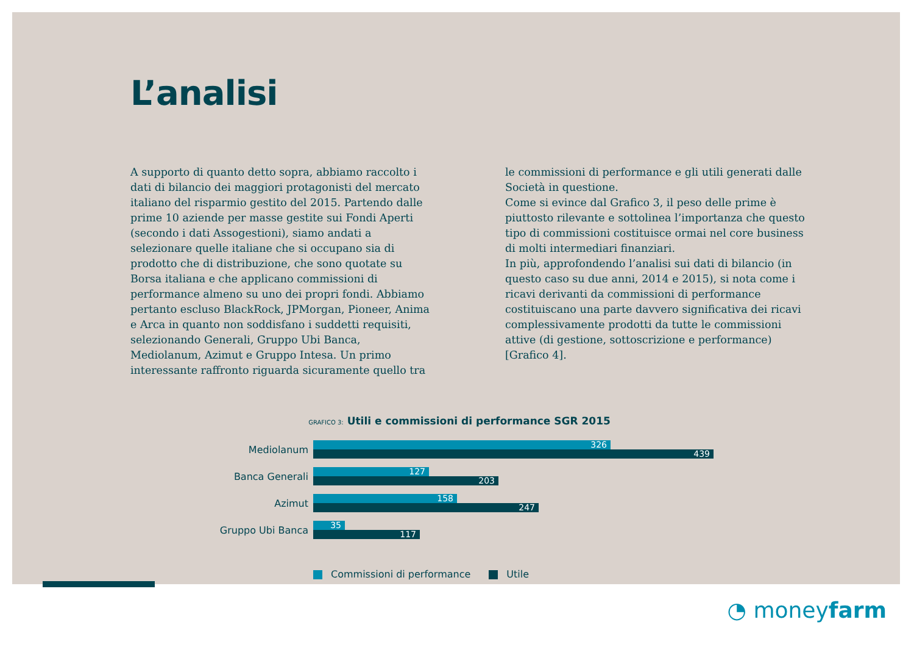L’analisi
A supporto di quanto detto sopra, abbiamo raccolto i dati di bilancio dei maggiori protagonisti del mercato italiano del risparmio gestito del 2015. Partendo dalle prime 10 aziende per masse gestite sui Fondi Aperti (secondo i dati Assogestioni), siamo andati a selezionare quelle italiane che si occupano sia di prodotto che di distribuzione, che sono quotate su Borsa italiana e che applicano commissioni di performance almeno su uno dei propri fondi. Abbiamo pertanto escluso BlackRock, JPMorgan, Pioneer, Anima e Arca in quanto non soddisfano i suddetti requisiti, selezionando Generali, Gruppo Ubi Banca, Mediolanum, Azimut e Gruppo Intesa. Un primo interessante raffronto riguarda sicuramente quello tra
le commissioni di performance e gli utili generati dalle Società in questione.
Come si evince dal Grafico 3, il peso delle prime è piuttosto rilevante e sottolinea l’importanza che questo tipo di commissioni costituisce ormai nel core business di molti intermediari finanziari.
In più, approfondendo l’analisi sui dati di bilancio (in questo caso su due anni, 2014 e 2015), si nota come i ricavi derivanti da commissioni di performance costituiscano una parte davvero significativa dei ricavi complessivamente prodotti da tutte le commissioni attive (di gestione, sottoscrizione e performance) [Grafico 4].
GRAFICO 3: Utili e commissioni di performance SGR 2015
Mediolanum
326
439
Banca Generali
127
203
Azimut
158
247
Gruppo Ubi Banca
35
117
Commissioni di performance Utile
◔ moneyfarm